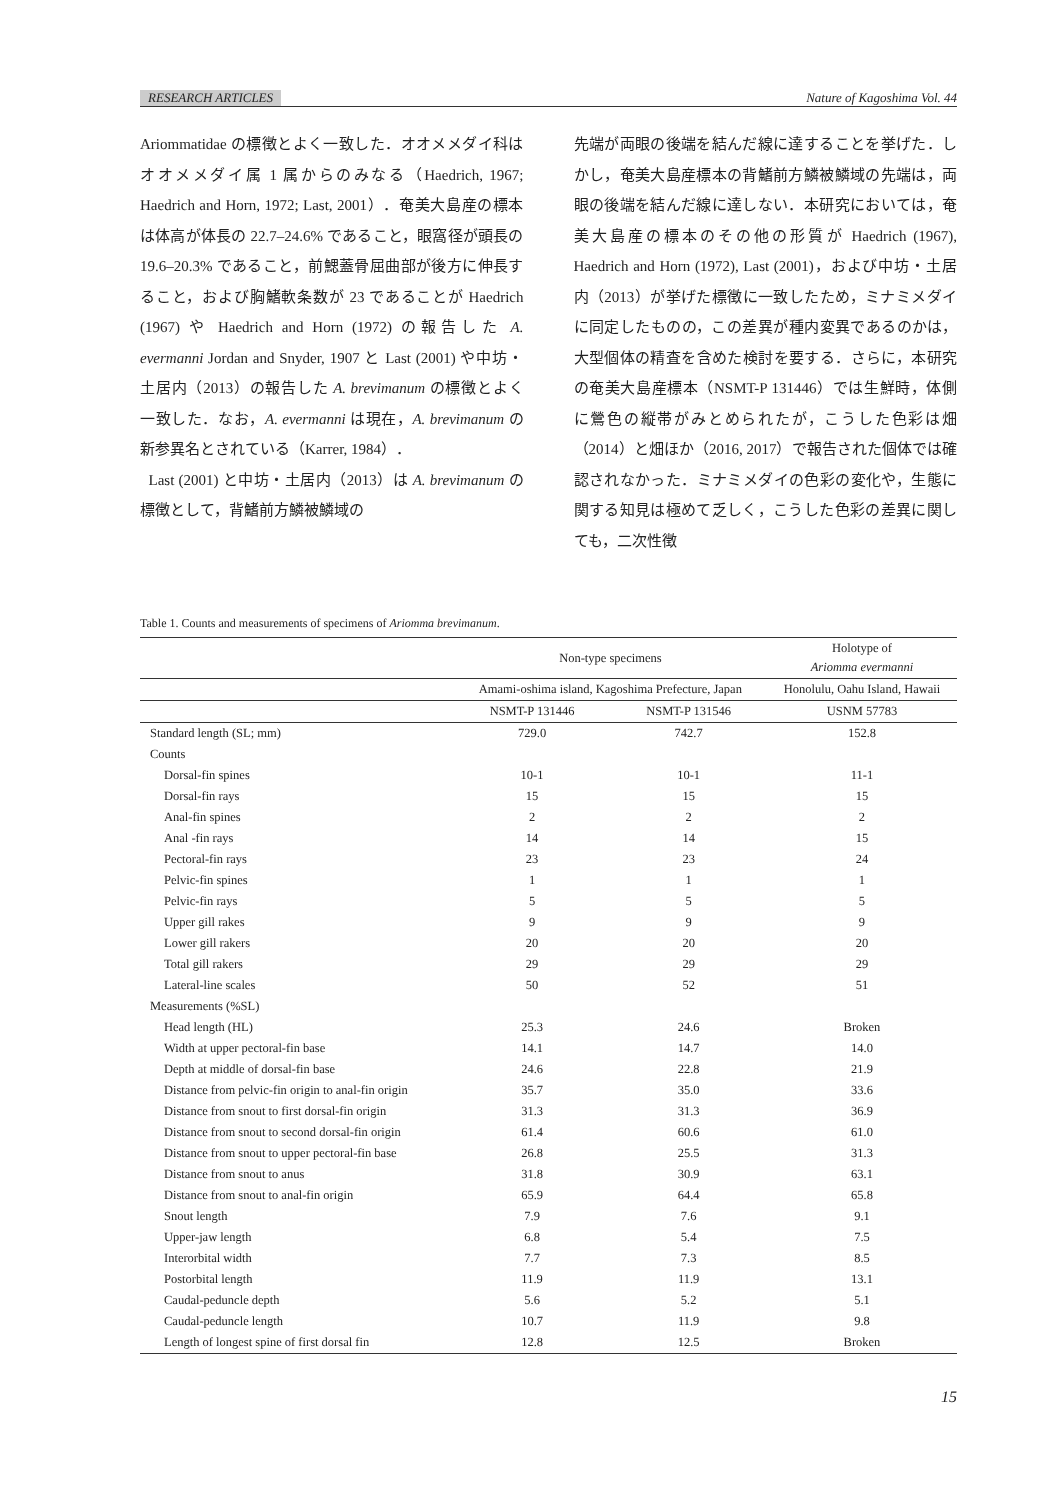RESEARCH ARTICLES Nature of Kagoshima Vol. 44
Ariommatidae の標徴とよく一致した．オオメメダイ科はオオメメダイ属 1 属からのみなる（Haedrich, 1967; Haedrich and Horn, 1972; Last, 2001）．奄美大島産の標本は体高が体長の 22.7–24.6% であること，眼窩径が頭長の 19.6–20.3% であること，前鰓蓋骨屈曲部が後方に伸長すること，および胸鰭軟条数が 23 であることが Haedrich (1967) や Haedrich and Horn (1972) の報告した A. evermanni Jordan and Snyder, 1907 と Last (2001) や中坊・土居内（2013）の報告した A. brevimanum の標徴とよく一致した．なお，A. evermanni は現在，A. brevimanum の新参異名とされている（Karrer, 1984）．
Last (2001) と中坊・土居内（2013）は A. brevimanum の標徴として，背鰭前方鱗被鱗域の
先端が両眼の後端を結んだ線に達することを挙げた．しかし，奄美大島産標本の背鰭前方鱗被鱗域の先端は，両眼の後端を結んだ線に達しない．本研究においては，奄美大島産の標本のその他の形質が Haedrich (1967), Haedrich and Horn (1972), Last (2001)，および中坊・土居内（2013）が挙げた標徴に一致したため，ミナミメダイに同定したものの，この差異が種内変異であるのかは，大型個体の精査を含めた検討を要する．さらに，本研究の奄美大島産標本（NSMT-P 131446）では生鮮時，体側に鶯色の縦帯がみとめられたが，こうした色彩は畑（2014）と畑ほか（2016, 2017）で報告された個体では確認されなかった．ミナミメダイの色彩の変化や，生態に関する知見は極めて乏しく，こうした色彩の差異に関しても，二次性徴
Table 1. Counts and measurements of specimens of Ariomma brevimanum.
| | Non-type specimens | | Holotype of Ariomma evermanni |
| --- | --- | --- | --- |
| | Amami-oshima island, Kagoshima Prefecture, Japan | | Honolulu, Oahu Island, Hawaii |
| | NSMT-P 131446 | NSMT-P 131546 | USNM 57783 |
| Standard length (SL; mm) | 729.0 | 742.7 | 152.8 |
| Counts | | | |
| Dorsal-fin spines | 10-1 | 10-1 | 11-1 |
| Dorsal-fin rays | 15 | 15 | 15 |
| Anal-fin spines | 2 | 2 | 2 |
| Anal -fin rays | 14 | 14 | 15 |
| Pectoral-fin rays | 23 | 23 | 24 |
| Pelvic-fin spines | 1 | 1 | 1 |
| Pelvic-fin rays | 5 | 5 | 5 |
| Upper gill rakes | 9 | 9 | 9 |
| Lower gill rakers | 20 | 20 | 20 |
| Total gill rakers | 29 | 29 | 29 |
| Lateral-line scales | 50 | 52 | 51 |
| Measurements (%SL) | | | |
| Head length (HL) | 25.3 | 24.6 | Broken |
| Width at upper pectoral-fin base | 14.1 | 14.7 | 14.0 |
| Depth at middle of dorsal-fin base | 24.6 | 22.8 | 21.9 |
| Distance from pelvic-fin origin to anal-fin origin | 35.7 | 35.0 | 33.6 |
| Distance from snout to first dorsal-fin origin | 31.3 | 31.3 | 36.9 |
| Distance from snout to second dorsal-fin origin | 61.4 | 60.6 | 61.0 |
| Distance from snout to upper pectoral-fin base | 26.8 | 25.5 | 31.3 |
| Distance from snout to anus | 31.8 | 30.9 | 63.1 |
| Distance from snout to anal-fin origin | 65.9 | 64.4 | 65.8 |
| Snout length | 7.9 | 7.6 | 9.1 |
| Upper-jaw length | 6.8 | 5.4 | 7.5 |
| Interorbital width | 7.7 | 7.3 | 8.5 |
| Postorbital length | 11.9 | 11.9 | 13.1 |
| Caudal-peduncle depth | 5.6 | 5.2 | 5.1 |
| Caudal-peduncle length | 10.7 | 11.9 | 9.8 |
| Length of longest spine of first dorsal fin | 12.8 | 12.5 | Broken |
15